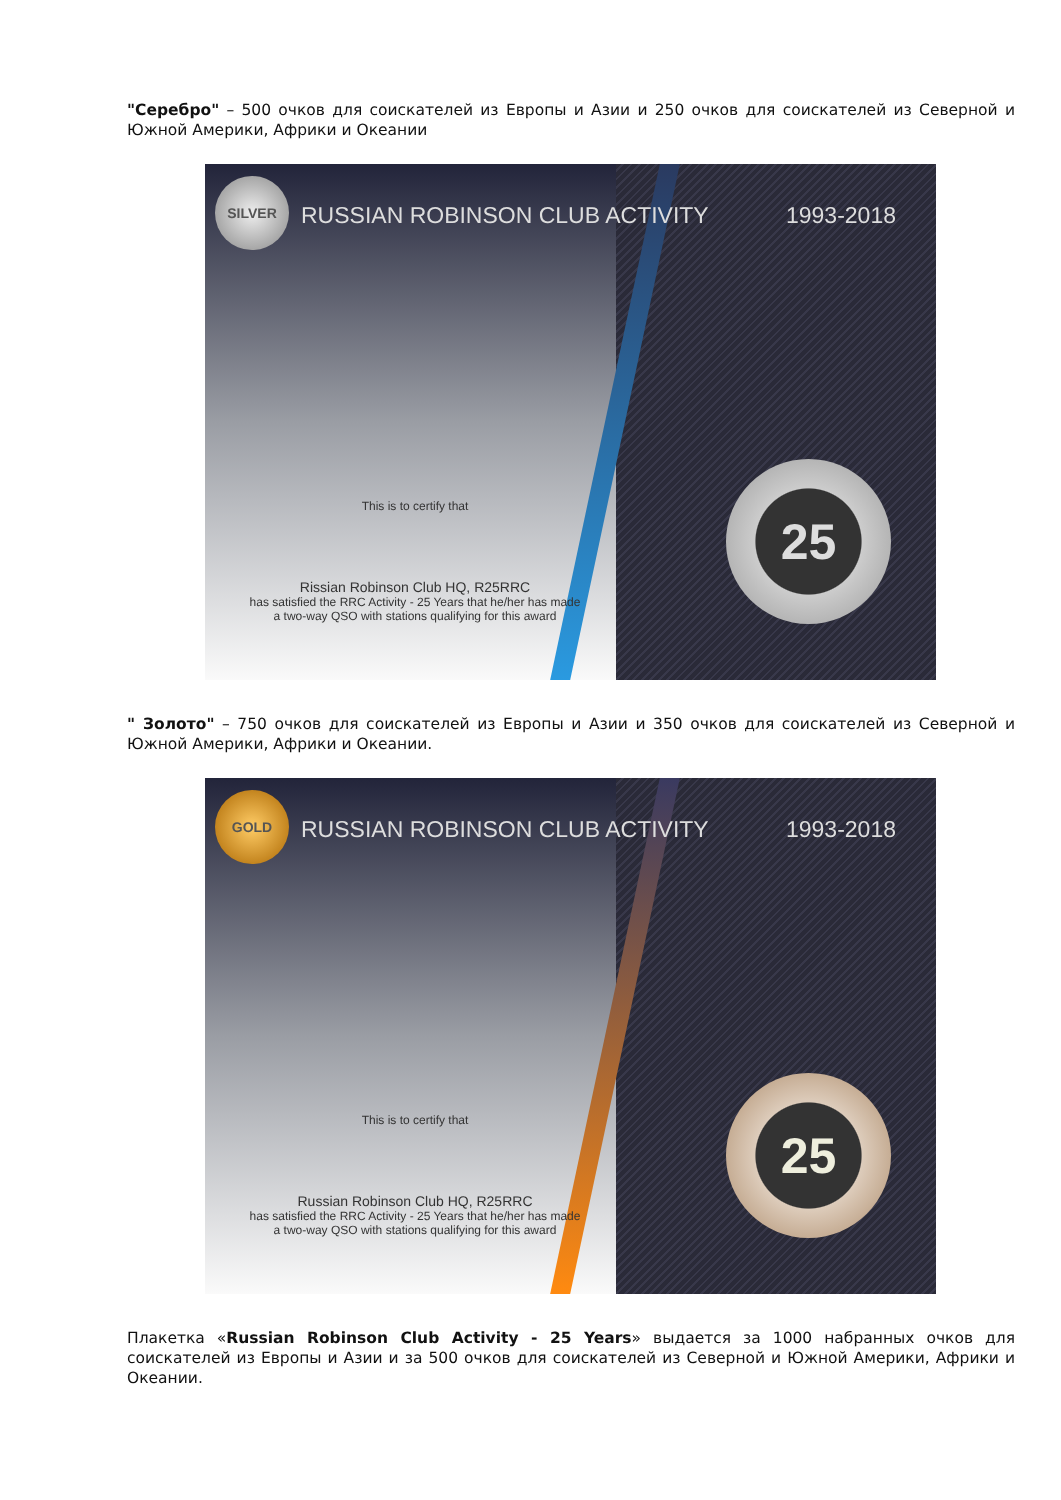"Серебро" – 500 очков для соискателей из Европы и Азии и 250 очков для соискателей из Северной и Южной Америки, Африки и Океании
SILVER
RUSSIAN ROBINSON CLUB ACTIVITY 1993-2018
25 This is to certify that
Rissian Robinson Club HQ, R25RRC
has satisfied the RRC Activity - 25 Years that he/her has made
a two-way QSO with stations qualifying for this award
" Золото" – 750 очков для соискателей из Европы и Азии и 350 очков для соискателей из Северной и Южной Америки, Африки и Океании.
GOLD
RUSSIAN ROBINSON CLUB ACTIVITY 1993-2018
25 This is to certify that
Russian Robinson Club HQ, R25RRC
has satisfied the RRC Activity - 25 Years that he/her has made
a two-way QSO with stations qualifying for this award
Плакетка «Russian Robinson Club Activity - 25 Years» выдается за 1000 набранных очков для соискателей из Европы и Азии и за 500 очков для соискателей из Северной и Южной Америки, Африки и Океании.